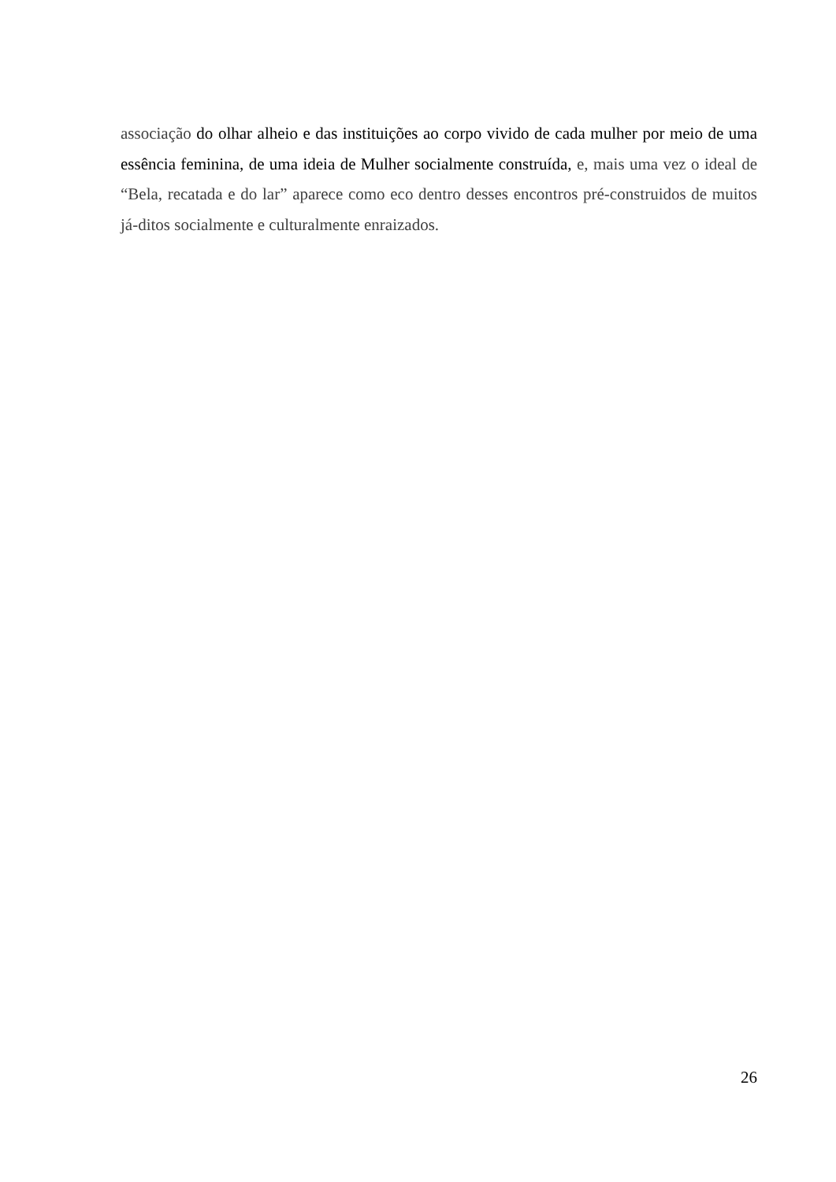associação do olhar alheio e das instituições ao corpo vivido de cada mulher por meio de uma essência feminina, de uma ideia de Mulher socialmente construída, e, mais uma vez o ideal de “Bela, recatada e do lar” aparece como eco dentro desses encontros pré-construidos de muitos já-ditos socialmente e culturalmente enraizados.
26